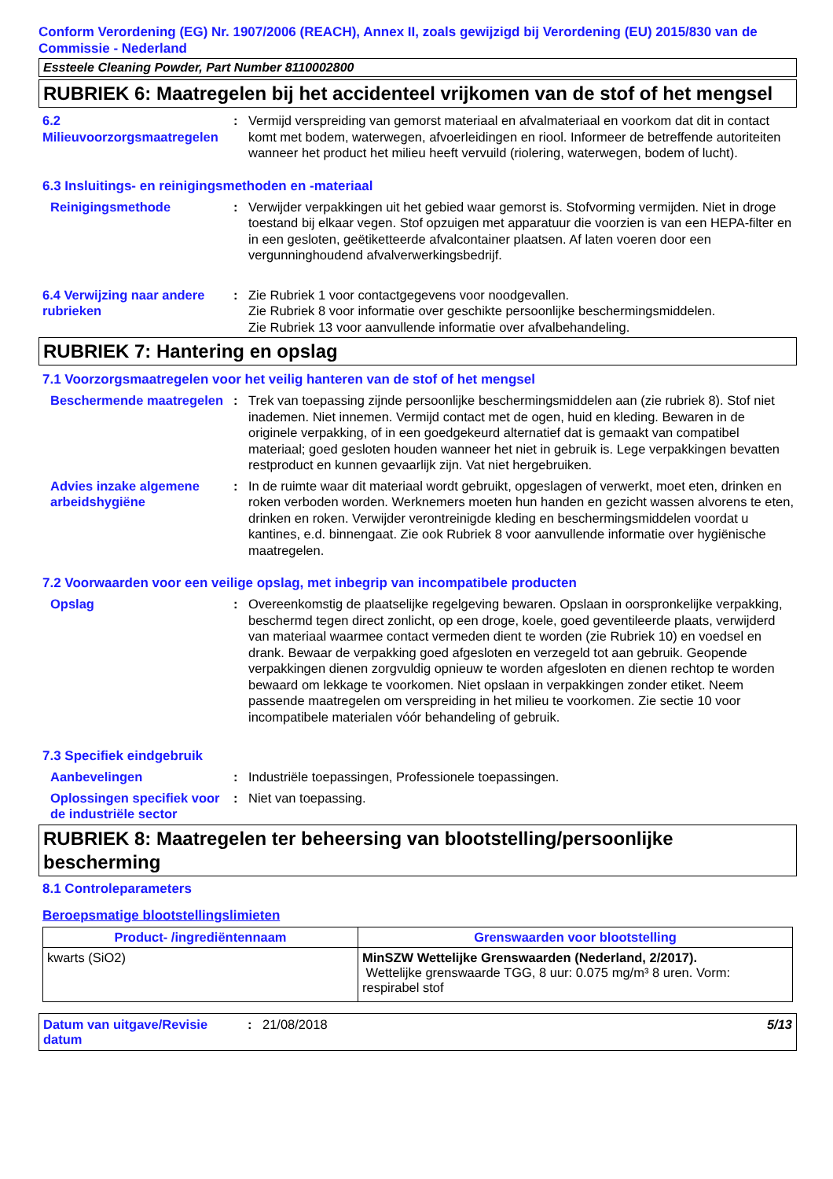Conform Verordening (EG) Nr. 1907/2006 (REACH), Annex II, zoals gewijzigd bij Verordening (EU) 2015/830 van de Commissie - Nederland
Essteele Cleaning Powder, Part Number 8110002800
RUBRIEK 6: Maatregelen bij het accidenteel vrijkomen van de stof of het mengsel
6.2 Milieuvoorzorgsmaatregelen
: Vermijd verspreiding van gemorst materiaal en afvalmateriaal en voorkom dat dit in contact komt met bodem, waterwegen, afvoerleidingen en riool. Informeer de betreffende autoriteiten wanneer het product het milieu heeft vervuild (riolering, waterwegen, bodem of lucht).
6.3 Insluitings- en reinigingsmethoden en -materiaal
Reinigingsmethode : Verwijder verpakkingen uit het gebied waar gemorst is. Stofvorming vermijden. Niet in droge toestand bij elkaar vegen. Stof opzuigen met apparatuur die voorzien is van een HEPA-filter en in een gesloten, geëtiketteerde afvalcontainer plaatsen. Af laten voeren door een vergunninghoudend afvalverwerkingsbedrijf.
6.4 Verwijzing naar andere rubrieken
: Zie Rubriek 1 voor contactgegevens voor noodgevallen.
Zie Rubriek 8 voor informatie over geschikte persoonlijke beschermingsmiddelen.
Zie Rubriek 13 voor aanvullende informatie over afvalbehandeling.
RUBRIEK 7: Hantering en opslag
7.1 Voorzorgsmaatregelen voor het veilig hanteren van de stof of het mengsel
Beschermende maatregelen
: Trek van toepassing zijnde persoonlijke beschermingsmiddelen aan (zie rubriek 8). Stof niet inademen. Niet innemen. Vermijd contact met de ogen, huid en kleding. Bewaren in de originele verpakking, of in een goedgekeurd alternatief dat is gemaakt van compatibel materiaal; goed gesloten houden wanneer het niet in gebruik is. Lege verpakkingen bevatten restproduct en kunnen gevaarlijk zijn. Vat niet hergebruiken.
Advies inzake algemene arbeidshygiëne
: In de ruimte waar dit materiaal wordt gebruikt, opgeslagen of verwerkt, moet eten, drinken en roken verboden worden. Werknemers moeten hun handen en gezicht wassen alvorens te eten, drinken en roken. Verwijder verontreinigde kleding en beschermingsmiddelen voordat u kantines, e.d. binnengaat. Zie ook Rubriek 8 voor aanvullende informatie over hygiënische maatregelen.
7.2 Voorwaarden voor een veilige opslag, met inbegrip van incompatibele producten
Opslag : Overeenkomstig de plaatselijke regelgeving bewaren. Opslaan in oorspronkelijke verpakking, beschermd tegen direct zonlicht, op een droge, koele, goed geventileerde plaats, verwijderd van materiaal waarmee contact vermeden dient te worden (zie Rubriek 10) en voedsel en drank. Bewaar de verpakking goed afgesloten en verzegeld tot aan gebruik. Geopende verpakkingen dienen zorgvuldig opnieuw te worden afgesloten en dienen rechtop te worden bewaard om lekkage te voorkomen. Niet opslaan in verpakkingen zonder etiket. Neem passende maatregelen om verspreiding in het milieu te voorkomen. Zie sectie 10 voor incompatibele materialen vóór behandeling of gebruik.
7.3 Specifiek eindgebruik
Aanbevelingen : Industriële toepassingen, Professionele toepassingen.
Oplossingen specifiek voor de industriële sector
: Niet van toepassing.
RUBRIEK 8: Maatregelen ter beheersing van blootstelling/persoonlijke bescherming
8.1 Controleparameters
Beroepsmatige blootstellingslimieten
| Product- /ingrediëntennaam | Grenswaarden voor blootstelling |
| --- | --- |
| kwarts (SiO2) | MinSZW Wettelijke Grenswaarden (Nederland, 2/2017). Wettelijke grenswaarde TGG, 8 uur: 0.075 mg/m³ 8 uren. Vorm: respirabel stof |
Datum van uitgave/Revisie datum
: 21/08/2018 5/13